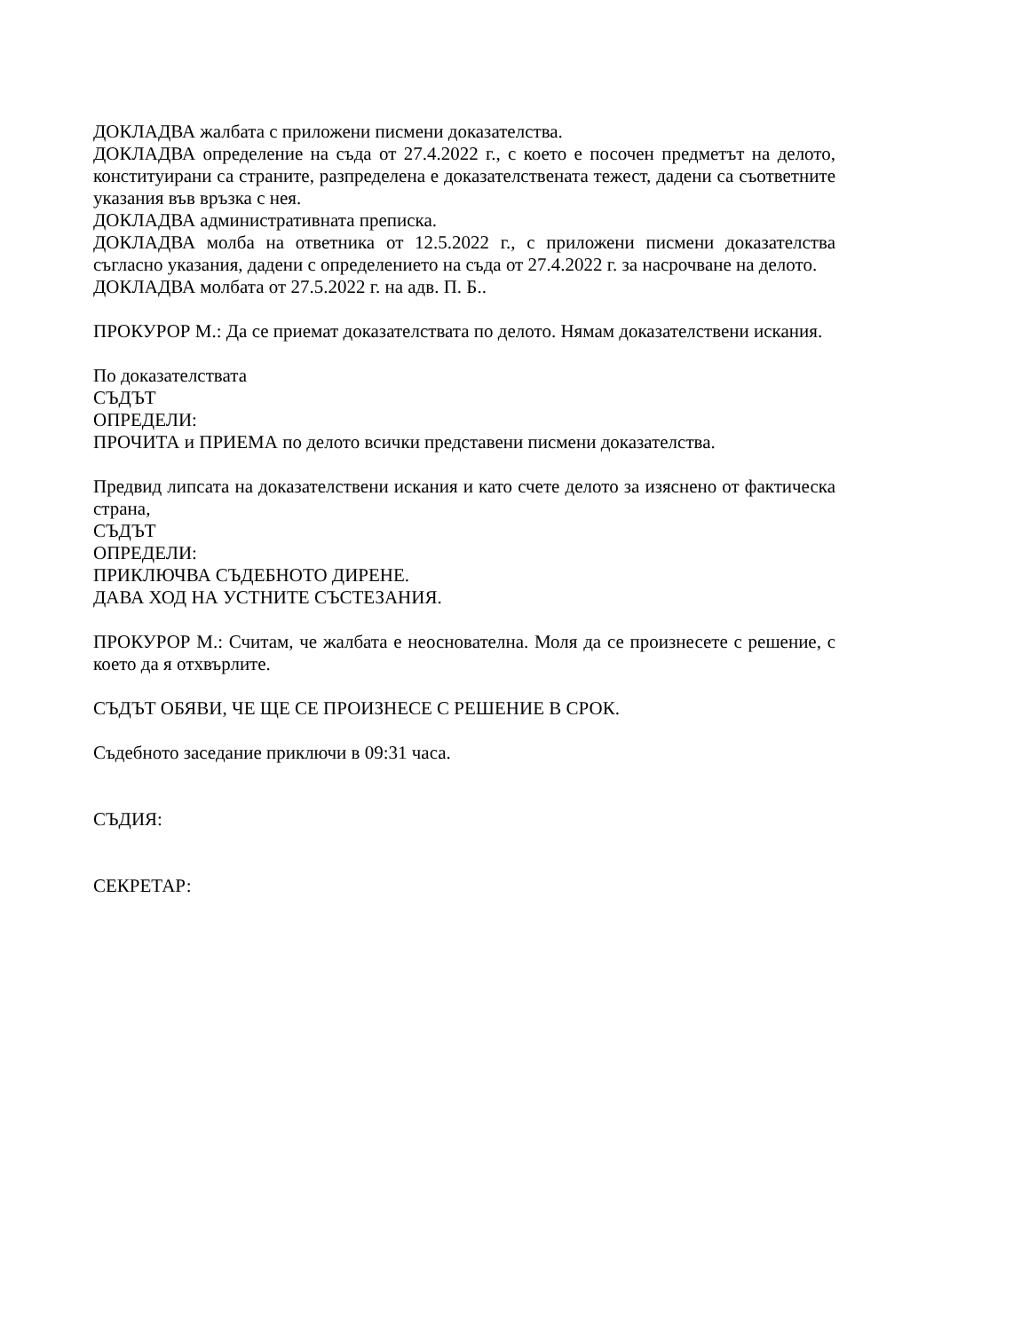ДОКЛАДВА жалбата с приложени писмени доказателства.
ДОКЛАДВА определение на съда от 27.4.2022 г., с което е посочен предметът на делото, конституирани са страните, разпределена е доказателствената тежест, дадени са съответните указания във връзка с нея.
ДОКЛАДВА административната преписка.
ДОКЛАДВА молба на ответника от 12.5.2022 г., с приложени писмени доказателства съгласно указания, дадени с определението на съда от 27.4.2022 г. за насрочване на делото.
ДОКЛАДВА молбата от 27.5.2022 г. на адв. П. Б..
ПРОКУРОР М.: Да се приемат доказателствата по делото. Нямам доказателствени искания.
По доказателствата
СЪДЪТ
ОПРЕДЕЛИ:
ПРОЧИТА и ПРИЕМА по делото всички представени писмени доказателства.
Предвид липсата на доказателствени искания и като счете делото за изяснено от фактическа страна,
СЪДЪТ
ОПРЕДЕЛИ:
ПРИКЛЮЧВА СЪДЕБНОТО ДИРЕНЕ.
ДАВА ХОД НА УСТНИТЕ СЪСТЕЗАНИЯ.
ПРОКУРОР М.: Считам, че жалбата е неоснователна. Моля да се произнесете с решение, с което да я отхвърлите.
СЪДЪТ ОБЯВИ, ЧЕ ЩЕ СЕ ПРОИЗНЕСЕ С РЕШЕНИЕ В СРОК.
Съдебното заседание приключи в 09:31 часа.
СЪДИЯ:
СЕКРЕТАР: